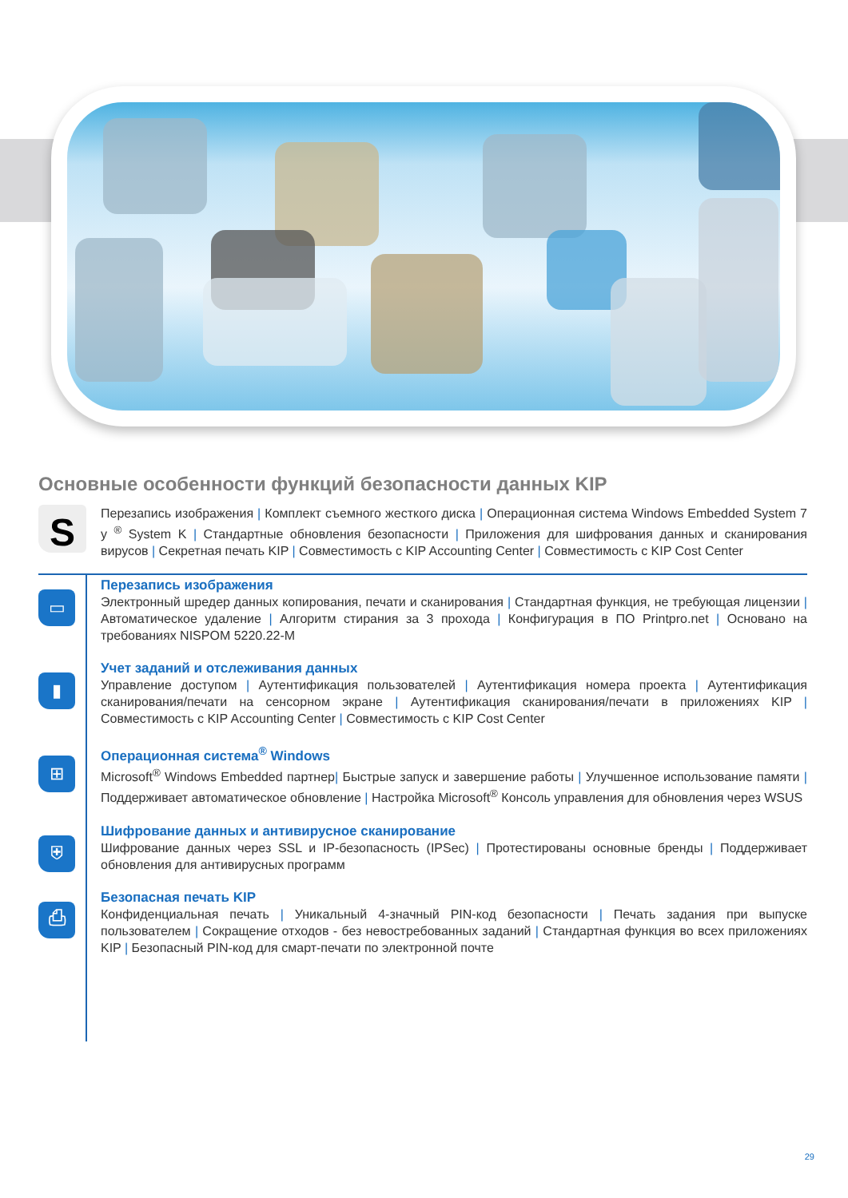Основные особенности функций безопасности данных KIP
S
Перезапись изображения | Комплект съемного жесткого диска | Операционная система Windows Embedded System 7 у <sup>®</sup> System K | Стандартные обновления безопасности | Приложения для шифрования данных и сканирования вирусов | Секретная печать KIP | Совместимость с KIP Accounting Center | Совместимость с KIP Cost Center
▭
Перезапись изображения
Электронный шредер данных копирования, печати и сканирования | Стандартная функция, не требующая лицензии | Автоматическое удаление | Алгоритм стирания за 3 прохода | Конфигурация в ПО Printpro.net | Основано на требованиях NISPOM 5220.22-M
▮
Учет заданий и отслеживания данных
Управление доступом | Аутентификация пользователей | Аутентификация номера проекта | Аутентификация сканирования/печати на сенсорном экране | Аутентификация сканирования/печати в приложениях KIP | Совместимость с KIP Accounting Center | Совместимость с KIP Cost Center
⊞
Операционная система<sup>®</sup> Windows
Microsoft<sup>®</sup> Windows Embedded партнер| Быстрые запуск и завершение работы | Улучшенное использование памяти | Поддерживает автоматическое обновление | Настройка Microsoft<sup>®</sup> Консоль управления для обновления через WSUS
⛨
Шифрование данных и антивирусное сканирование
Шифрование данных через SSL и IP-безопасность (IPSec) | Протестированы основные бренды | Поддерживает обновления для антивирусных программ
⎙
Безопасная печать KIP
Конфиденциальная печать | Уникальный 4-значный PIN-код безопасности | Печать задания при выпуске пользователем | Сокращение отходов - без невостребованных заданий | Стандартная функция во всех приложениях KIP | Безопасный PIN-код для смарт-печати по электронной почте
29